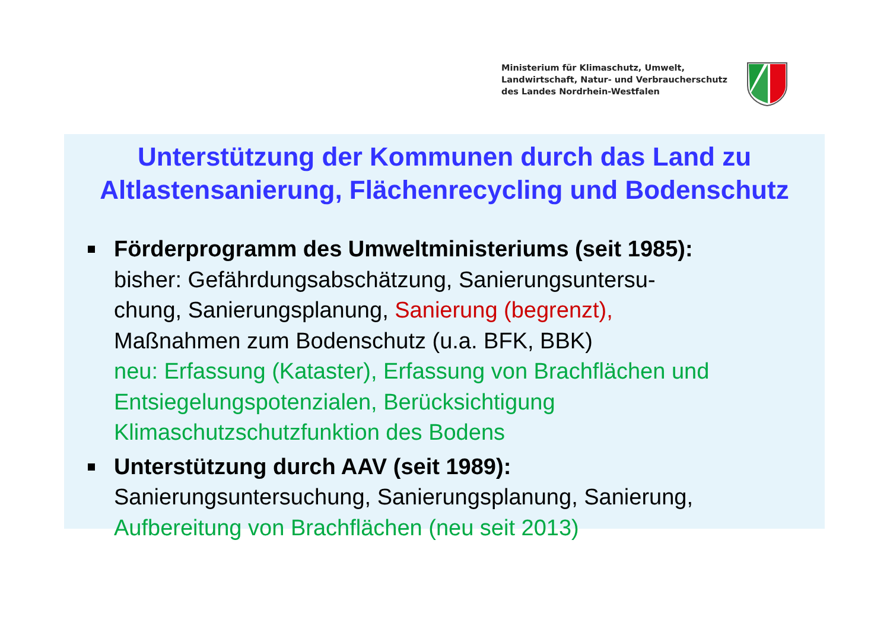Ministerium für Klimaschutz, Umwelt,
Landwirtschaft, Natur- und Verbraucherschutz
des Landes Nordrhein-Westfalen
Unterstützung der Kommunen durch das Land zu
Altlastensanierung, Flächenrecycling und Bodenschutz
Förderprogramm des Umweltministeriums (seit 1985):
bisher: Gefährdungsabschätzung, Sanierungsuntersu-
chung, Sanierungsplanung, Sanierung (begrenzt),
Maßnahmen zum Bodenschutz (u.a. BFK, BBK)
neu: Erfassung (Kataster), Erfassung von Brachflächen und Entsiegelungspotenzialen, Berücksichtigung Klimaschutzschutzfunktion des Bodens
Unterstützung durch AAV (seit 1989):
Sanierungsuntersuchung, Sanierungsplanung, Sanierung,
Aufbereitung von Brachflächen (neu seit 2013)